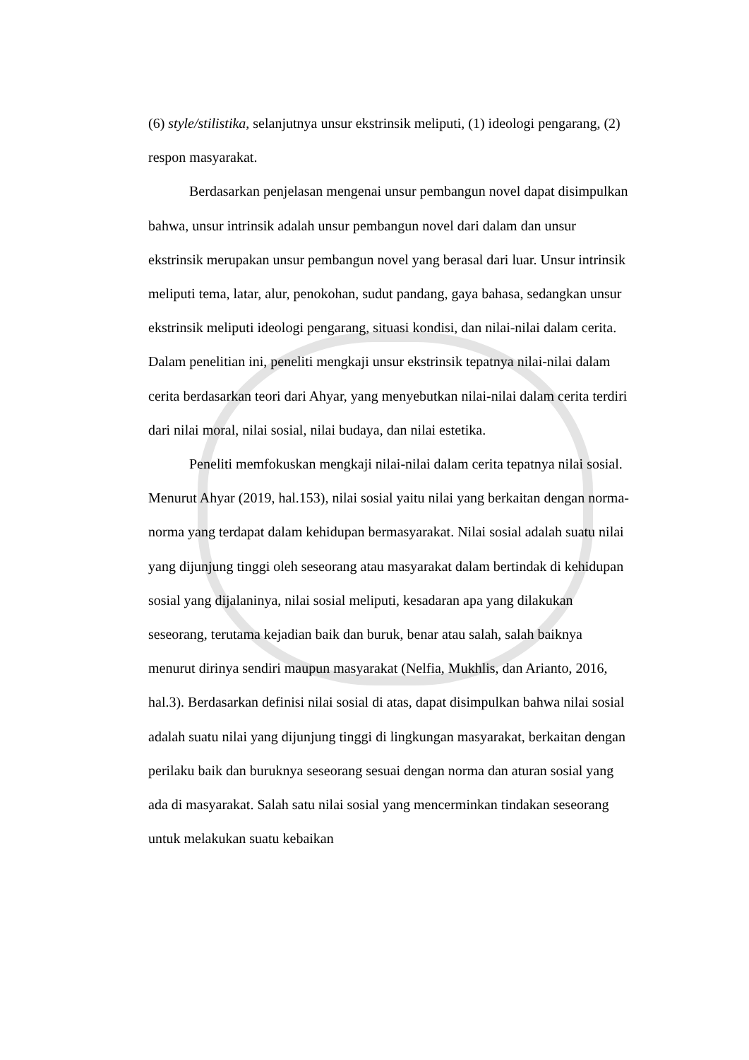(6) style/stilistika, selanjutnya unsur ekstrinsik meliputi, (1) ideologi pengarang, (2) respon masyarakat.
Berdasarkan penjelasan mengenai unsur pembangun novel dapat disimpulkan bahwa, unsur intrinsik adalah unsur pembangun novel dari dalam dan unsur ekstrinsik merupakan unsur pembangun novel yang berasal dari luar. Unsur intrinsik meliputi tema, latar, alur, penokohan, sudut pandang, gaya bahasa, sedangkan unsur ekstrinsik meliputi ideologi pengarang, situasi kondisi, dan nilai-nilai dalam cerita. Dalam penelitian ini, peneliti mengkaji unsur ekstrinsik tepatnya nilai-nilai dalam cerita berdasarkan teori dari Ahyar, yang menyebutkan nilai-nilai dalam cerita terdiri dari nilai moral, nilai sosial, nilai budaya, dan nilai estetika.
Peneliti memfokuskan mengkaji nilai-nilai dalam cerita tepatnya nilai sosial. Menurut Ahyar (2019, hal.153), nilai sosial yaitu nilai yang berkaitan dengan norma-norma yang terdapat dalam kehidupan bermasyarakat. Nilai sosial adalah suatu nilai yang dijunjung tinggi oleh seseorang atau masyarakat dalam bertindak di kehidupan sosial yang dijalaninya, nilai sosial meliputi, kesadaran apa yang dilakukan seseorang, terutama kejadian baik dan buruk, benar atau salah, salah baiknya menurut dirinya sendiri maupun masyarakat (Nelfia, Mukhlis, dan Arianto, 2016, hal.3). Berdasarkan definisi nilai sosial di atas, dapat disimpulkan bahwa nilai sosial adalah suatu nilai yang dijunjung tinggi di lingkungan masyarakat, berkaitan dengan perilaku baik dan buruknya seseorang sesuai dengan norma dan aturan sosial yang ada di masyarakat. Salah satu nilai sosial yang mencerminkan tindakan seseorang untuk melakukan suatu kebaikan